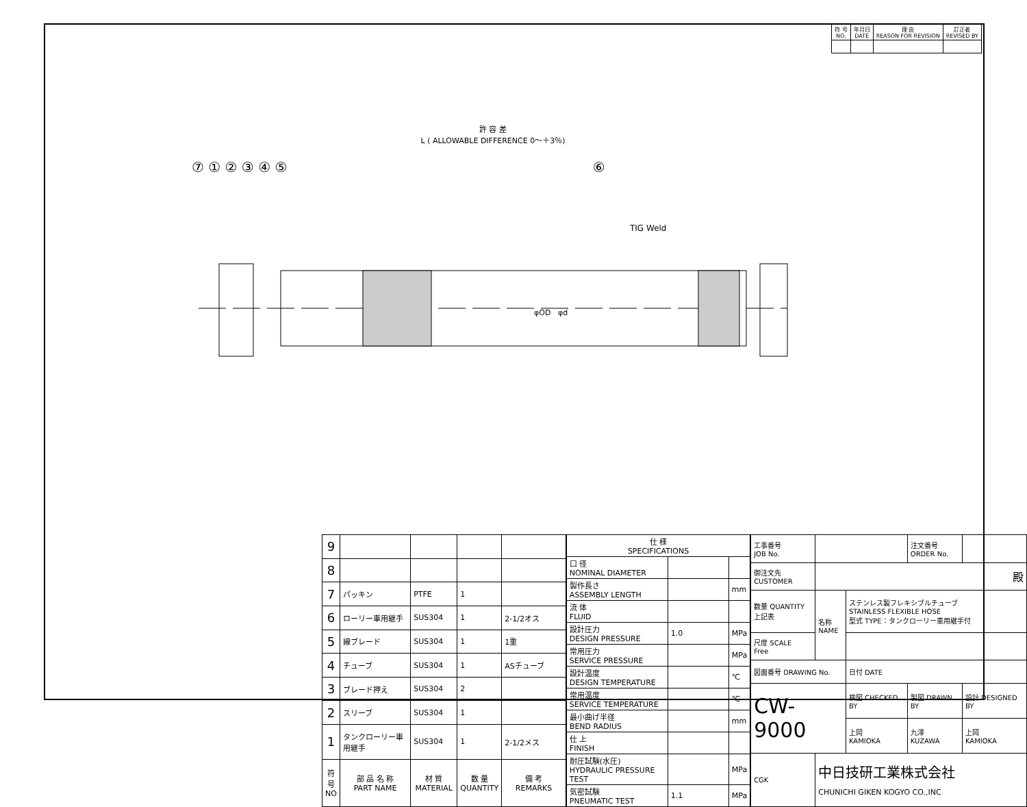| 符 号 NO. | 年月日 DATE | 理 由 REASON FOR REVISION | 訂正者 REVISED BY |
許 容 差
L ( ALLOWABLE DIFFERENCE 0～＋3％)
⑦ ① ② ③ ④ ⑤ ⑥
TIG Weld
φOD
φd
| 9 | | | | |
| 8 | | | | |
| 7 | パッキン | PTFE | 1 | |
| 6 | ローリー車用継手 | SUS304 | 1 | 2-1/2オス |
| 5 | 線ブレード | SUS304 | 1 | 1重 |
| 4 | チューブ | SUS304 | 1 | ASチューブ |
| 3 | ブレード押え | SUS304 | 2 | |
| 2 | スリーブ | SUS304 | 1 | |
| 1 | タンクローリー車用継手 | SUS304 | 1 | 2-1/2メス |
| 符号 NO | 部 品 名 称 PART NAME | 材 質 MATERIAL | 数 量 QUANTITY | 備 考 REMARKS |
| 仕 様 SPECIFICATIONS | | |
| --- | --- | --- |
| 口 径 NOMINAL DIAMETER | | |
| 製作長さ ASSEMBLY LENGTH | | mm |
| 流 体 FLUID | | |
| 設計圧力 DESIGN PRESSURE | 1.0 | MPa |
| 常用圧力 SERVICE PRESSURE | | MPa |
| 設計温度 DESIGN TEMPERATURE | | ℃ |
| 常用温度 SERVICE TEMPERATURE | | ℃ |
| 最小曲げ半径 BEND RADIUS | | mm |
| 仕 上 FINISH | | |
| 耐圧試験(水圧) HYDRAULIC PRESSURE TEST | | MPa |
| 気密試験 PNEUMATIC TEST | 1.1 | MPa |
| 工事番号 JOB No. | | | 注文番号 ORDER No. | |
| 御注文先 CUSTOMER | 殿 | | | |
| 数量 QUANTITY 上記表 | 名称 NAME | ステンレス製フレキシブルチューブ STAINLESS FLEXIBLE HOSE 型式 TYPE：タンクローリー車用継手付 | | |
| 尺度 SCALE Free | | | | |
| 図面番号 DRAWING No. | | 日付 DATE | | |
| CW-9000 | | 検図 CHECKED BY | 製図 DRAWN BY | 設計 DESIGNED BY |
| | | 上岡 KAMIOKA | 九澤 KUZAWA | 上岡 KAMIOKA |
| CGK | 中日技研工業株式会社 CHUNICHI GIKEN KOGYO CO.,INC | | | |